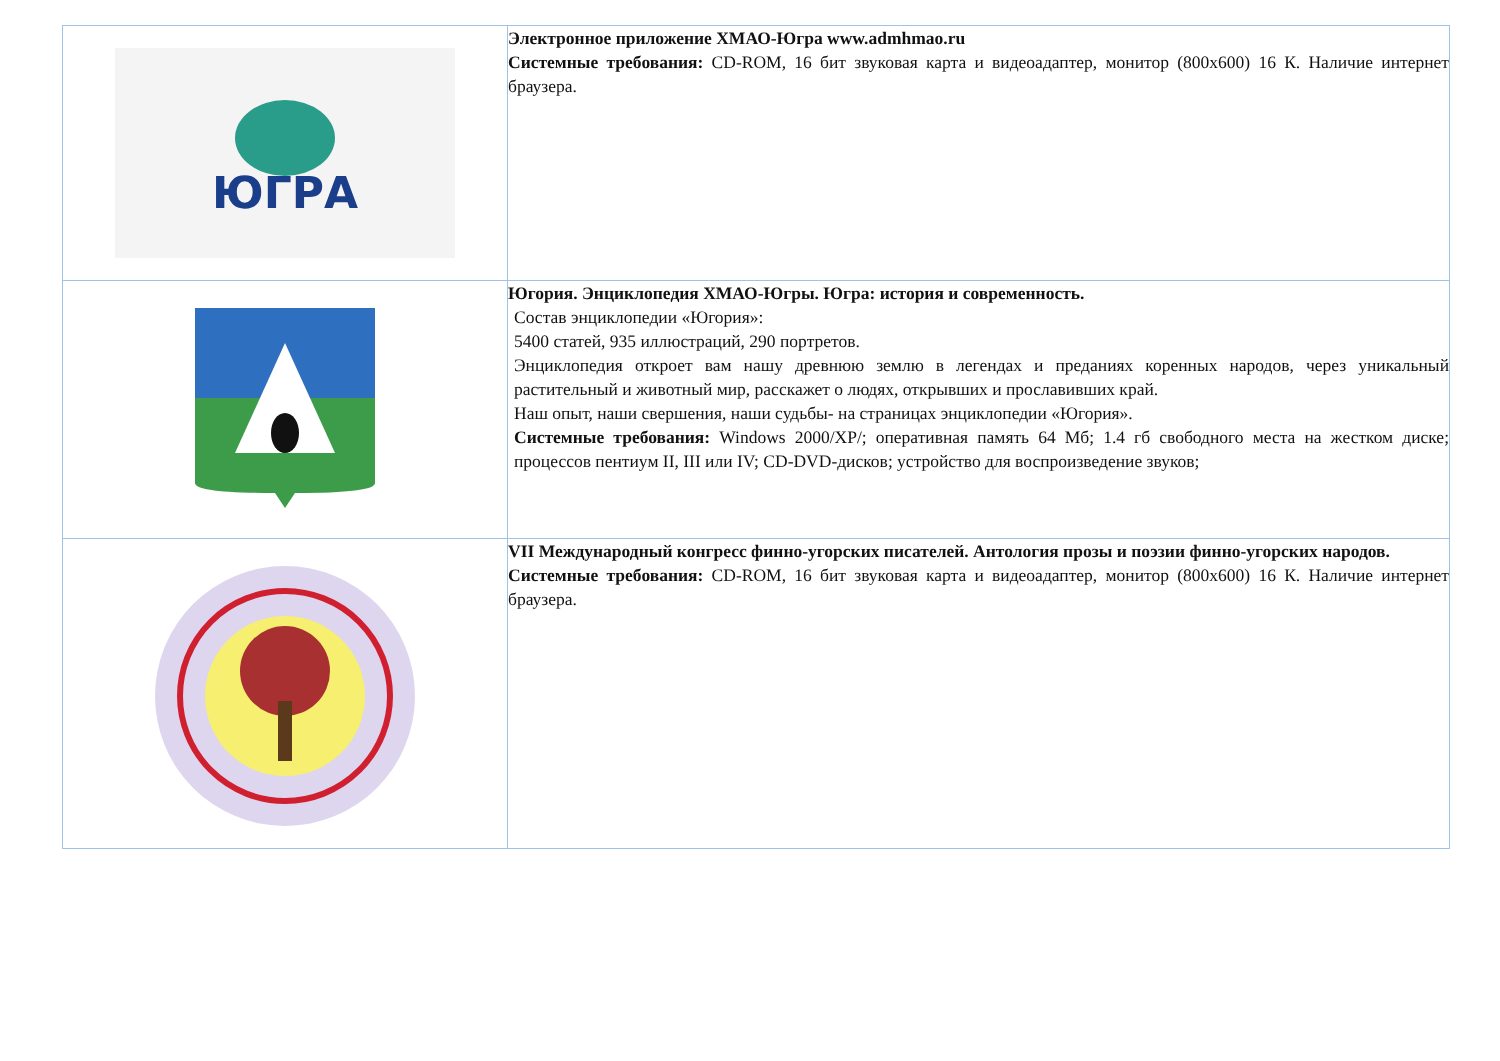| ЮГРА | Электронное приложение ХМАО-Югра www.admhmao.ru Системные требования: CD-ROM, 16 бит звуковая карта и видеоадаптер, монитор (800х600) 16 К. Наличие интернет браузера. |
| | Югория. Энциклопедия ХМАО-Югры. Югра: история и современность. Состав энциклопедии «Югория»: 5400 статей, 935 иллюстраций, 290 портретов. Энциклопедия откроет вам нашу древнюю землю в легендах и преданиях коренных народов, через уникальный растительный и животный мир, расскажет о людях, открывших и прославивших край. Наш опыт, наши свершения, наши судьбы- на страницах энциклопедии «Югория». Системные требования: Windows 2000/XP/; оперативная память 64 Мб; 1.4 гб свободного места на жестком диске; процессов пентиум II, III или IV; CD-DVD-дисков; устройство для воспроизведение звуков; |
| | VII Международный конгресс финно-угорских писателей. Антология прозы и поэзии финно-угорских народов. Системные требования: CD-ROM, 16 бит звуковая карта и видеоадаптер, монитор (800х600) 16 К. Наличие интернет браузера. |